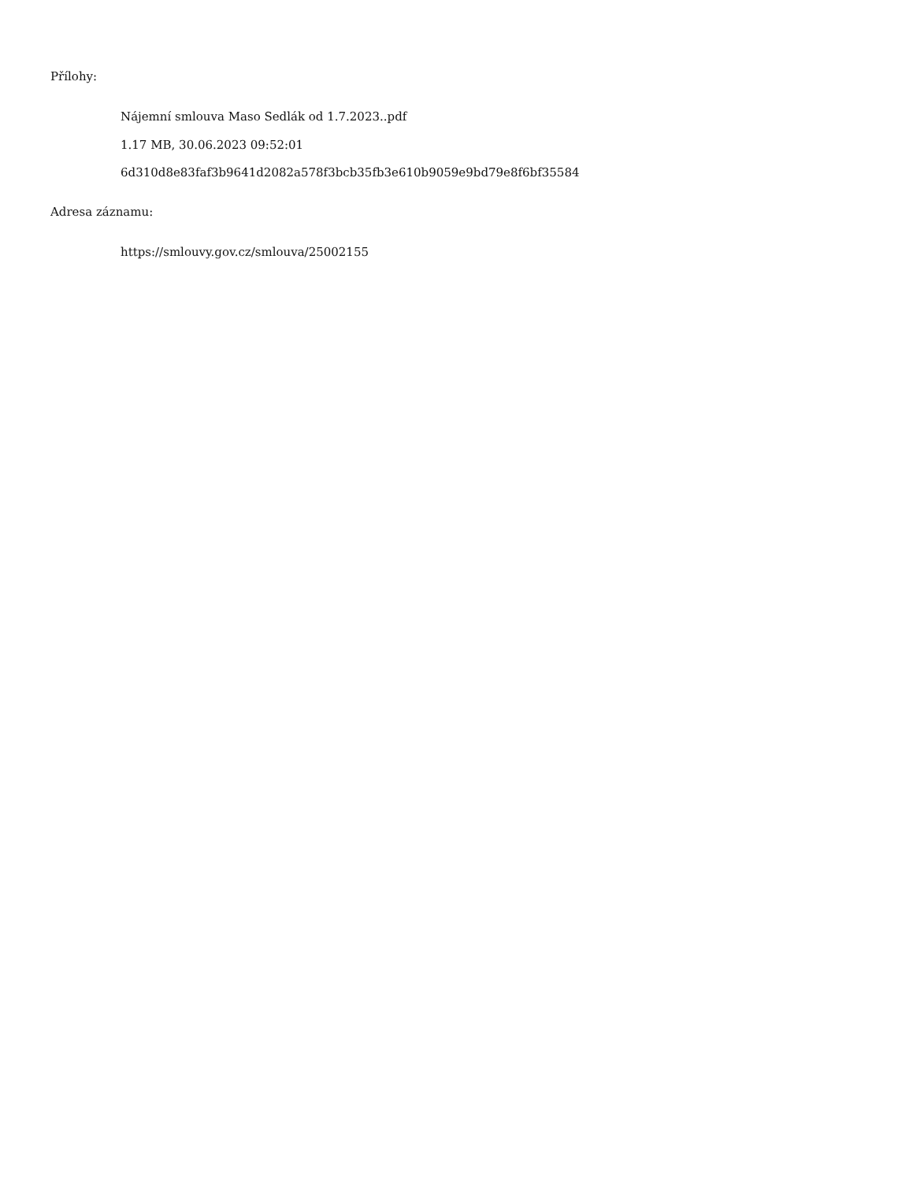Přílohy:
Nájemní smlouva Maso Sedlák od 1.7.2023..pdf
1.17 MB, 30.06.2023 09:52:01
6d310d8e83faf3b9641d2082a578f3bcb35fb3e610b9059e9bd79e8f6bf35584
Adresa záznamu:
https://smlouvy.gov.cz/smlouva/25002155